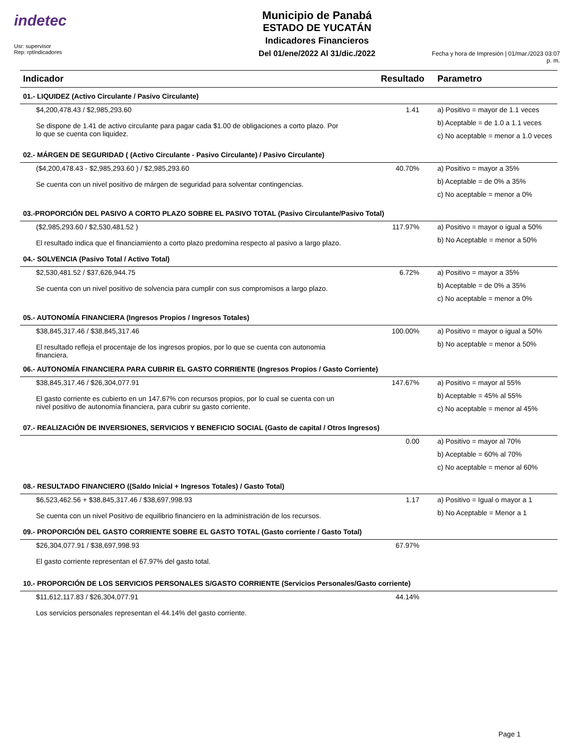indetec
Usr: supervisor
Rep: rptIndicadores
Municipio de Panabá
ESTADO DE YUCATÁN
Indicadores Financieros
Del 01/ene/2022 Al 31/dic./2022
Fecha y hora de Impresión | 01/mar./2023 03:07 p. m.
| Indicador | Resultado | Parametro |
| --- | --- | --- |
| 01.- LIQUIDEZ (Activo Circulante / Pasivo Circulante) | | |
| $4,200,478.43 / $2,985,293.60 Se dispone de 1.41 de activo circulante para pagar cada $1.00 de obligaciones a corto plazo. Por lo que se cuenta con liquidez. | 1.41 | a) Positivo = mayor de 1.1 veces b) Aceptable = de 1.0 a 1.1 veces c) No aceptable = menor a 1.0 veces |
| 02.- MÁRGEN DE SEGURIDAD ( (Activo Circulante - Pasivo Circulante) / Pasivo Circulante) | | |
| ($4,200,478.43 - $2,985,293.60 ) / $2,985,293.60 Se cuenta con un nivel positivo de márgen de seguridad para solventar contingencias. | 40.70% | a) Positivo = mayor a 35% b) Aceptable = de 0% a 35% c) No aceptable = menor a 0% |
| 03.-PROPORCIÓN DEL PASIVO A CORTO PLAZO SOBRE EL PASIVO TOTAL (Pasivo Circulante/Pasivo Total) | | |
| ($2,985,293.60 / $2,530,481.52 ) El resultado indica que el financiamiento a corto plazo predomina respecto al pasivo a largo plazo. | 117.97% | a) Positivo = mayor o igual a 50% b) No Aceptable = menor a 50% |
| 04.- SOLVENCIA (Pasivo Total / Activo Total) | | |
| $2,530,481.52 / $37,626,944.75 Se cuenta con un nivel positivo de solvencia para cumplir con sus compromisos a largo plazo. | 6.72% | a) Positivo = mayor a 35% b) Aceptable = de 0% a 35% c) No aceptable = menor a 0% |
| 05.- AUTONOMÍA FINANCIERA (Ingresos Propios / Ingresos Totales) | | |
| $38,845,317.46 / $38,845,317.46 El resultado refleja el procentaje de los ingresos propios, por lo que se cuenta con autonomia financiera. | 100.00% | a) Positivo = mayor o igual a 50% b) No aceptable = menor a 50% |
| 06.- AUTONOMÍA FINANCIERA PARA CUBRIR EL GASTO CORRIENTE (Ingresos Propios / Gasto Corriente) | | |
| $38,845,317.46 / $26,304,077.91 El gasto corriente es cubierto en un 147.67% con recursos propios, por lo cual se cuenta con un nivel positivo de autonomía financiera, para cubrir su gasto corriente. | 147.67% | a) Positivo = mayor al 55% b) Aceptable = 45% al 55% c) No aceptable = menor al 45% |
| 07.- REALIZACIÓN DE INVERSIONES, SERVICIOS Y BENEFICIO SOCIAL (Gasto de capital / Otros Ingresos) | | |
| | 0.00 | a) Positivo = mayor al 70% b) Aceptable = 60% al 70% c) No aceptable = menor al 60% |
| 08.- RESULTADO FINANCIERO ((Saldo Inicial + Ingresos Totales) / Gasto Total) | | |
| $6,523,462.56 + $38,845,317.46 / $38,697,998.93 Se cuenta con un nivel Positivo de equilibrio financiero en la administración de los recursos. | 1.17 | a) Positivo = Igual o mayor a 1 b) No Aceptable = Menor a 1 |
| 09.- PROPORCIÓN DEL GASTO CORRIENTE SOBRE EL GASTO TOTAL (Gasto corriente / Gasto Total) | | |
| $26,304,077.91 / $38,697,998.93 El gasto corriente representan el 67.97% del gasto total. | 67.97% | |
| 10.- PROPORCIÓN DE LOS SERVICIOS PERSONALES S/GASTO CORRIENTE (Servicios Personales/Gasto corriente) | | |
| $11,612,117.83 / $26,304,077.91 Los servicios personales representan el 44.14% del gasto corriente. | 44.14% | |
Page 1